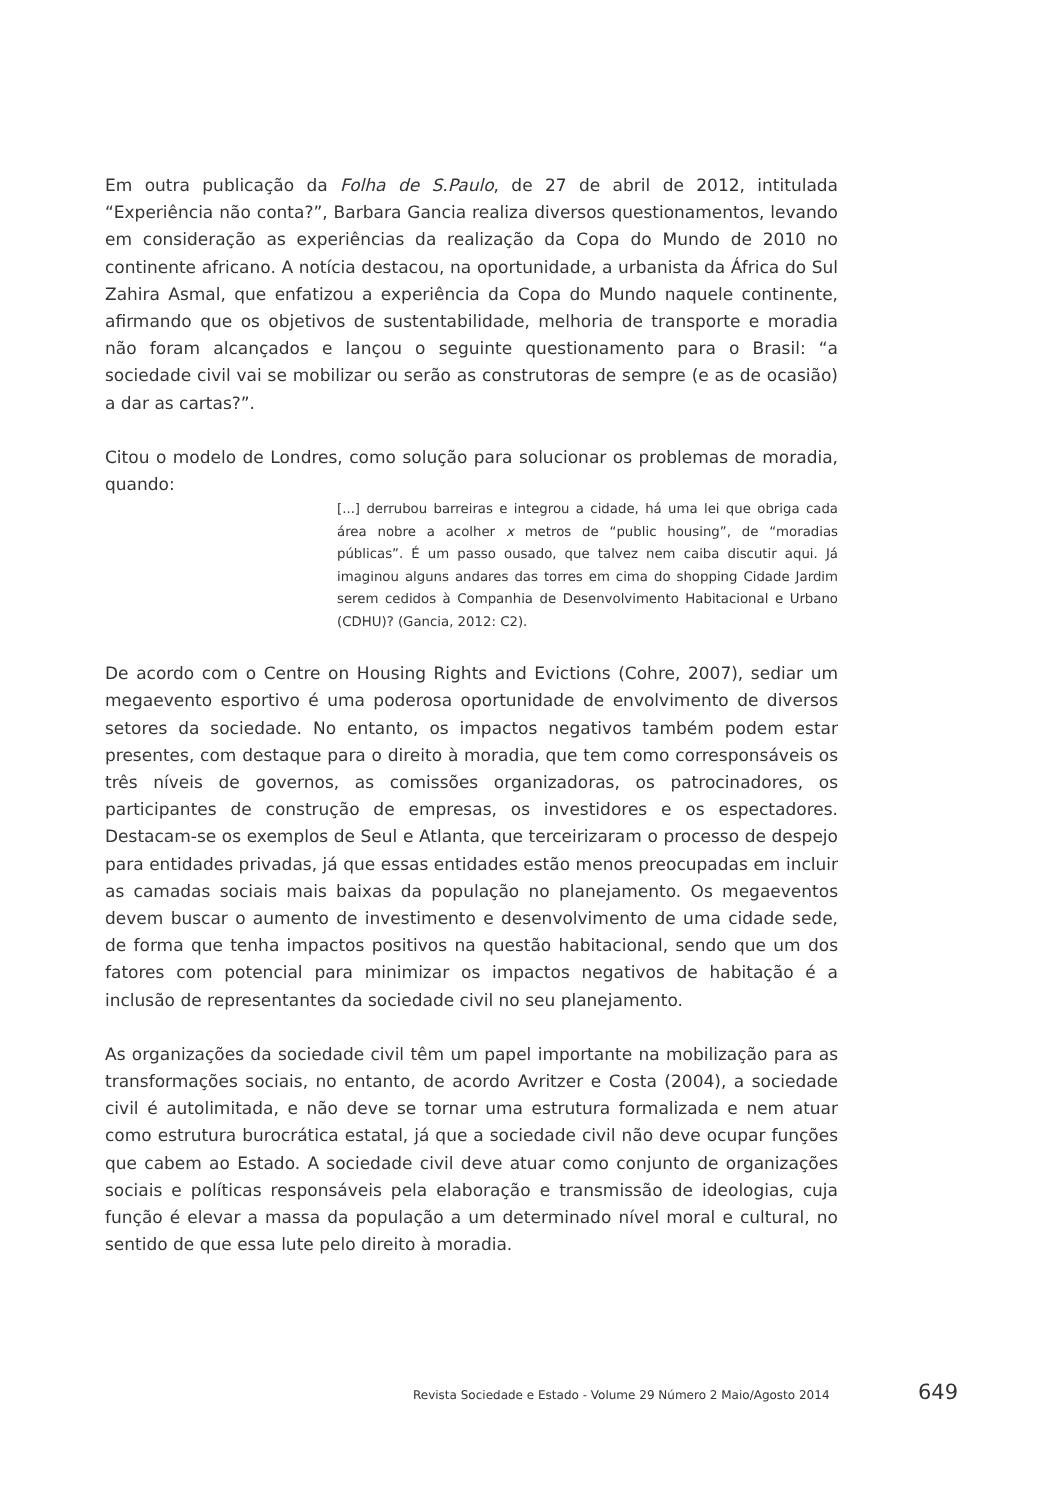Em outra publicação da Folha de S.Paulo, de 27 de abril de 2012, intitulada “Experiência não conta?”, Barbara Gancia realiza diversos questionamentos, levando em consideração as experiências da realização da Copa do Mundo de 2010 no continente africano. A notícia destacou, na oportunidade, a urbanista da África do Sul Zahira Asmal, que enfatizou a experiência da Copa do Mundo naquele continente, afirmando que os objetivos de sustentabilidade, melhoria de transporte e moradia não foram alcançados e lançou o seguinte questionamento para o Brasil: “a sociedade civil vai se mobilizar ou serão as construtoras de sempre (e as de ocasião) a dar as cartas?”.
Citou o modelo de Londres, como solução para solucionar os problemas de moradia, quando:
[...] derrubou barreiras e integrou a cidade, há uma lei que obriga cada área nobre a acolher x metros de “public housing”, de “moradias públicas”. É um passo ousado, que talvez nem caiba discutir aqui. Já imaginou alguns andares das torres em cima do shopping Cidade Jardim serem cedidos à Companhia de Desenvolvimento Habitacional e Urbano (CDHU)? (Gancia, 2012: C2).
De acordo com o Centre on Housing Rights and Evictions (Cohre, 2007), sediar um megaevento esportivo é uma poderosa oportunidade de envolvimento de diversos setores da sociedade. No entanto, os impactos negativos também podem estar presentes, com destaque para o direito à moradia, que tem como corresponsáveis os três níveis de governos, as comissões organizadoras, os patrocinadores, os participantes de construção de empresas, os investidores e os espectadores. Destacam-se os exemplos de Seul e Atlanta, que terceirizaram o processo de despejo para entidades privadas, já que essas entidades estão menos preocupadas em incluir as camadas sociais mais baixas da população no planejamento. Os megaeventos devem buscar o aumento de investimento e desenvolvimento de uma cidade sede, de forma que tenha impactos positivos na questão habitacional, sendo que um dos fatores com potencial para minimizar os impactos negativos de habitação é a inclusão de representantes da sociedade civil no seu planejamento.
As organizações da sociedade civil têm um papel importante na mobilização para as transformações sociais, no entanto, de acordo Avritzer e Costa (2004), a sociedade civil é autolimitada, e não deve se tornar uma estrutura formalizada e nem atuar como estrutura burocrática estatal, já que a sociedade civil não deve ocupar funções que cabem ao Estado. A sociedade civil deve atuar como conjunto de organizações sociais e políticas responsáveis pela elaboração e transmissão de ideologias, cuja função é elevar a massa da população a um determinado nível moral e cultural, no sentido de que essa lute pelo direito à moradia.
Revista Sociedade e Estado - Volume 29 Número 2 Maio/Agosto 2014 649